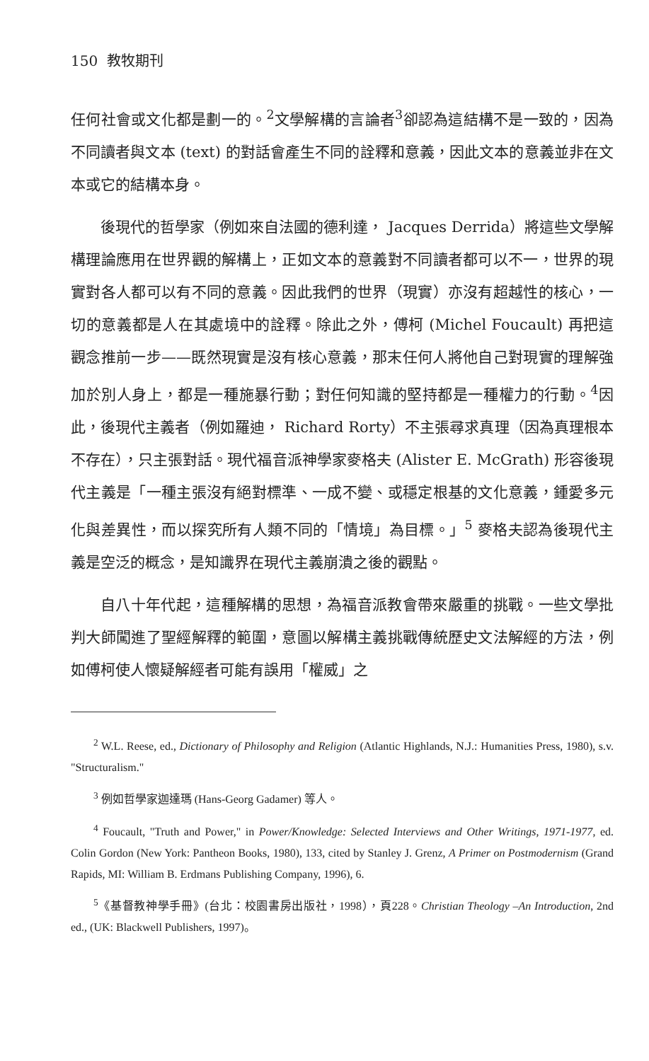150 教牧期刊
任何社會或文化都是劃一的。<sup>2</sup>文學解構的言論者<sup>3</sup>卻認為這結構不是一致的，因為不同讀者與文本 (text) 的對話會產生不同的詮釋和意義，因此文本的意義並非在文本或它的結構本身。
後現代的哲學家（例如來自法國的德利達， Jacques Derrida）將這些文學解構理論應用在世界觀的解構上，正如文本的意義對不同讀者都可以不一，世界的現實對各人都可以有不同的意義。因此我們的世界（現實）亦沒有超越性的核心，一切的意義都是人在其處境中的詮釋。除此之外，傅柯 (Michel Foucault) 再把這觀念推前一步——既然現實是沒有核心意義，那末任何人將他自己對現實的理解強加於別人身上，都是一種施暴行動；對任何知識的堅持都是一種權力的行動。<sup>4</sup>因此，後現代主義者（例如羅迪， Richard Rorty）不主張尋求真理（因為真理根本不存在），只主張對話。現代福音派神學家麥格夫 (Alister E. McGrath) 形容後現代主義是「一種主張沒有絕對標準、一成不變、或穩定根基的文化意義，鍾愛多元化與差異性，而以探究所有人類不同的「情境」為目標。」<sup>5</sup> 麥格夫認為後現代主義是空泛的概念，是知識界在現代主義崩潰之後的觀點。
自八十年代起，這種解構的思想，為福音派教會帶來嚴重的挑戰。一些文學批判大師闖進了聖經解釋的範圍，意圖以解構主義挑戰傳統歷史文法解經的方法，例如傅柯使人懷疑解經者可能有誤用「權威」之
<sup>2</sup> W.L. Reese, ed., Dictionary of Philosophy and Religion (Atlantic Highlands, N.J.: Humanities Press, 1980), s.v. "Structuralism."
<sup>3</sup> 例如哲學家迦達瑪 (Hans-Georg Gadamer) 等人。
<sup>4</sup> Foucault, "Truth and Power," in Power/Knowledge: Selected Interviews and Other Writings, 1971-1977, ed. Colin Gordon (New York: Pantheon Books, 1980), 133, cited by Stanley J. Grenz, A Primer on Postmodernism (Grand Rapids, MI: William B. Erdmans Publishing Company, 1996), 6.
<sup>5</sup>《基督教神學手冊》(台北：校園書房出版社，1998），頁228。Christian Theology –An Introduction, 2nd ed., (UK: Blackwell Publishers, 1997)。